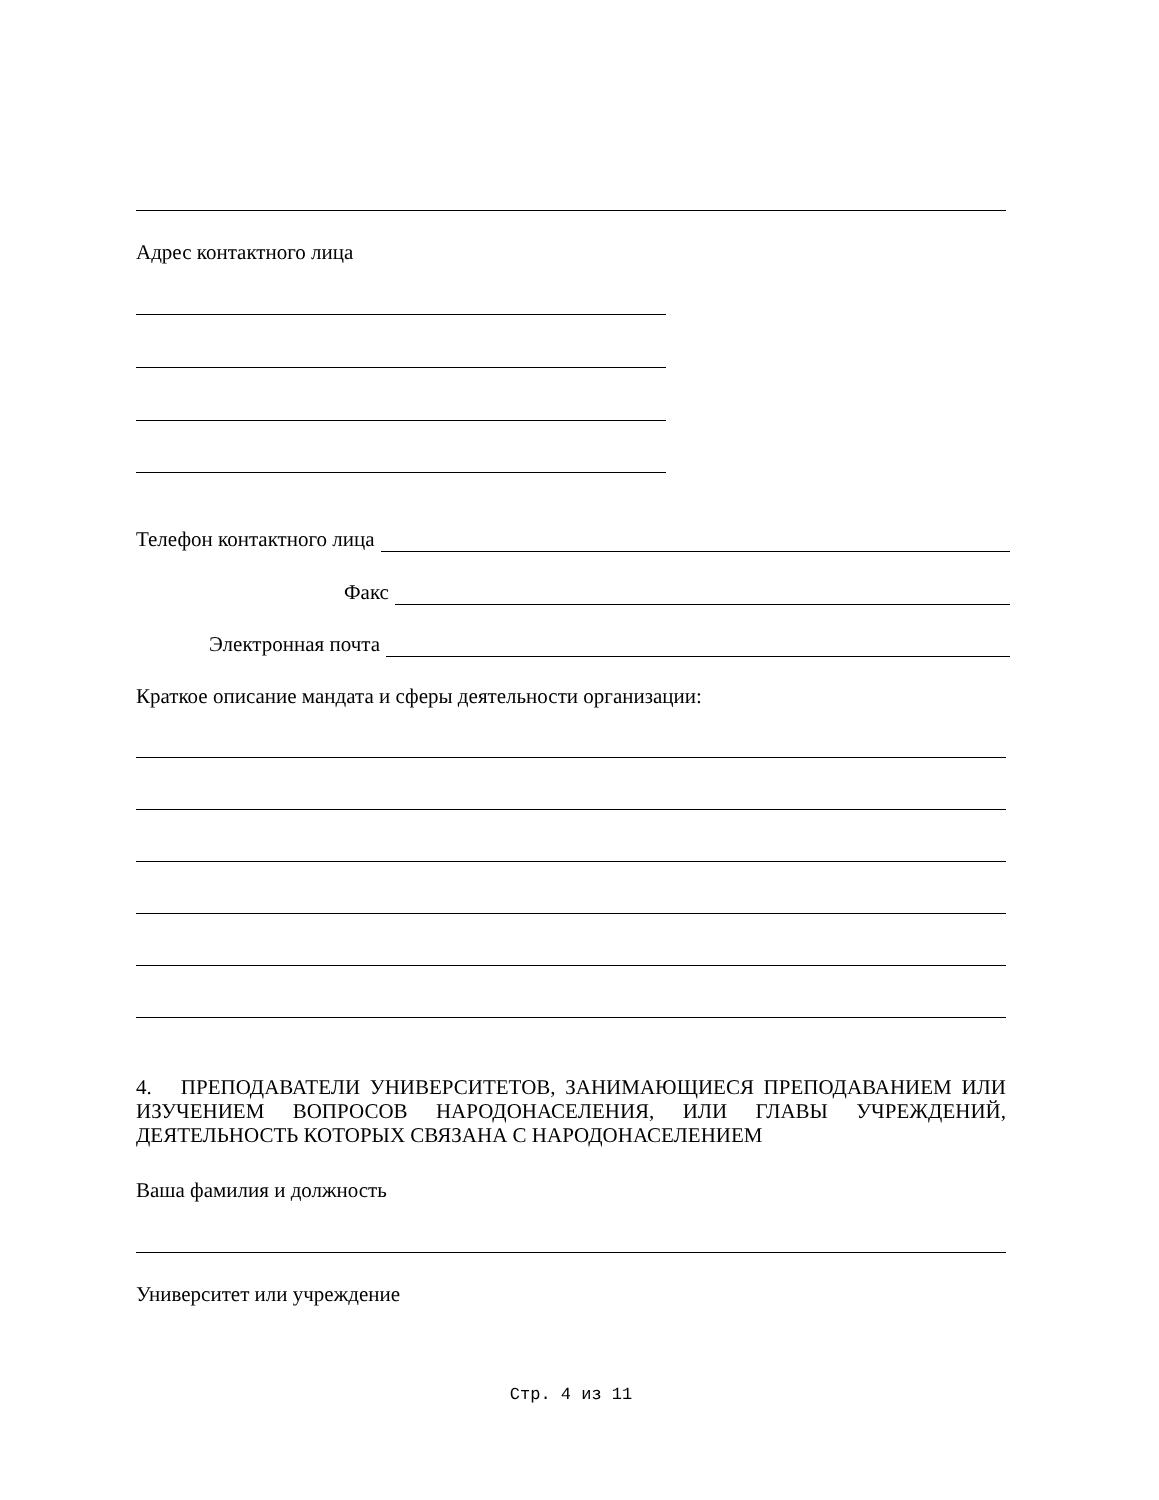Адрес контактного лица
Телефон контактного лица
Факс
Электронная почта
Краткое описание мандата и сферы деятельности организации:
4. ПРЕПОДАВАТЕЛИ УНИВЕРСИТЕТОВ, ЗАНИМАЮЩИЕСЯ ПРЕПОДАВАНИЕМ ИЛИ ИЗУЧЕНИЕМ ВОПРОСОВ НАРОДОНАСЕЛЕНИЯ, ИЛИ ГЛАВЫ УЧРЕЖДЕНИЙ, ДЕЯТЕЛЬНОСТЬ КОТОРЫХ СВЯЗАНА С НАРОДОНАСЕЛЕНИЕМ
Ваша фамилия и должность
Университет или учреждение
Стр. 4 из 11